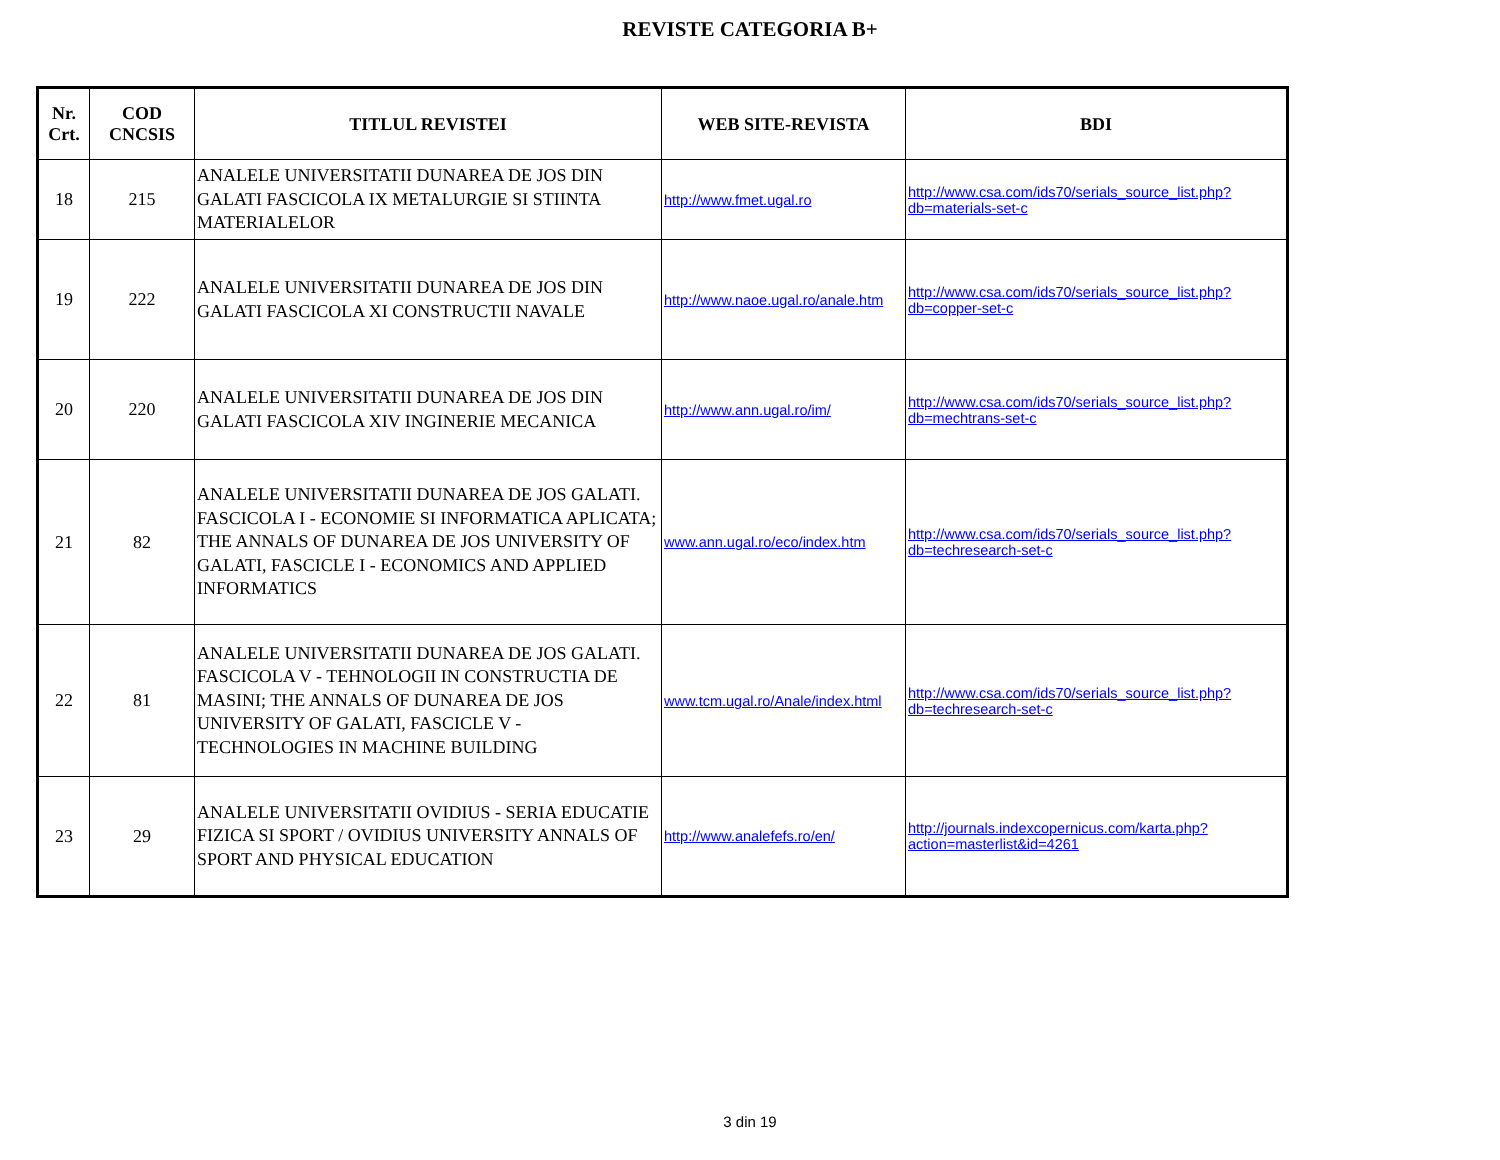REVISTE CATEGORIA B+
| Nr. Crt. | COD CNCSIS | TITLUL REVISTEI | WEB SITE-REVISTA | BDI |
| --- | --- | --- | --- | --- |
| 18 | 215 | ANALELE UNIVERSITATII DUNAREA DE JOS DIN GALATI FASCICOLA IX METALURGIE SI STIINTA MATERIALELOR | http://www.fmet.ugal.ro | http://www.csa.com/ids70/serials_source_list.php?db=materials-set-c |
| 19 | 222 | ANALELE UNIVERSITATII DUNAREA DE JOS DIN GALATI FASCICOLA XI CONSTRUCTII NAVALE | http://www.naoe.ugal.ro/anale.htm | http://www.csa.com/ids70/serials_source_list.php?db=copper-set-c |
| 20 | 220 | ANALELE UNIVERSITATII DUNAREA DE JOS DIN GALATI FASCICOLA XIV INGINERIE MECANICA | http://www.ann.ugal.ro/im/ | http://www.csa.com/ids70/serials_source_list.php?db=mechtrans-set-c |
| 21 | 82 | ANALELE UNIVERSITATII DUNAREA DE JOS GALATI. FASCICOLA I - ECONOMIE SI INFORMATICA APLICATA; THE ANNALS OF DUNAREA DE JOS UNIVERSITY OF GALATI, FASCICLE I - ECONOMICS AND APPLIED INFORMATICS | www.ann.ugal.ro/eco/index.htm | http://www.csa.com/ids70/serials_source_list.php?db=techresearch-set-c |
| 22 | 81 | ANALELE UNIVERSITATII DUNAREA DE JOS GALATI. FASCICOLA V - TEHNOLOGII IN CONSTRUCTIA DE MASINI; THE ANNALS OF DUNAREA DE JOS UNIVERSITY OF GALATI, FASCICLE V - TECHNOLOGIES IN MACHINE BUILDING | www.tcm.ugal.ro/Anale/index.html | http://www.csa.com/ids70/serials_source_list.php?db=techresearch-set-c |
| 23 | 29 | ANALELE UNIVERSITATII OVIDIUS - SERIA EDUCATIE FIZICA SI SPORT / OVIDIUS UNIVERSITY ANNALS OF SPORT AND PHYSICAL EDUCATION | http://www.analefefs.ro/en/ | http://journals.indexcopernicus.com/karta.php?action=masterlist&id=4261 |
3 din 19